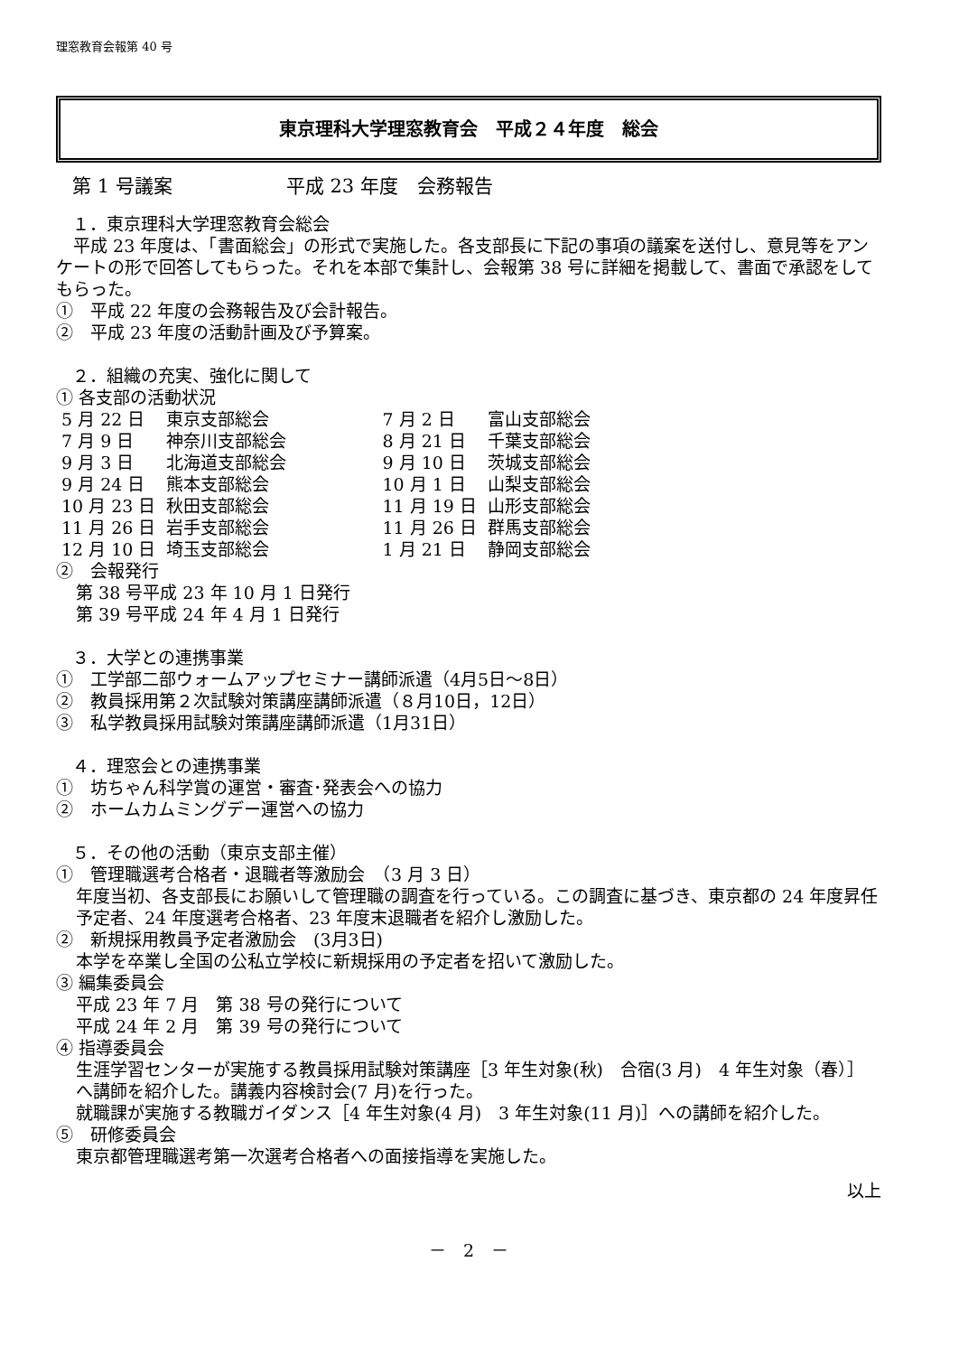理窓教育会報第 40 号
東京理科大学理窓教育会　平成２４年度　総会
第 1 号議案　　　　　　平成 23 年度　会務報告
１．東京理科大学理窓教育会総会
　平成 23 年度は、「書面総会」の形式で実施した。各支部長に下記の事項の議案を送付し、意見等をアンケートの形で回答してもらった。それを本部で集計し、会報第 38 号に詳細を掲載して、書面で承認をしてもらった。
①　平成 22 年度の会務報告及び会計報告。
②　平成 23 年度の活動計画及び予算案。
２．組織の充実、強化に関して
① 各支部の活動状況
| 5 月 22 日 | 東京支部総会 | 7 月 2 日 | 富山支部総会 |
| 7 月 9 日 | 神奈川支部総会 | 8 月 21 日 | 千葉支部総会 |
| 9 月 3 日 | 北海道支部総会 | 9 月 10 日 | 茨城支部総会 |
| 9 月 24 日 | 熊本支部総会 | 10 月 1 日 | 山梨支部総会 |
| 10 月 23 日 | 秋田支部総会 | 11 月 19 日 | 山形支部総会 |
| 11 月 26 日 | 岩手支部総会 | 11 月 26 日 | 群馬支部総会 |
| 12 月 10 日 | 埼玉支部総会 | 1 月 21 日 | 静岡支部総会 |
②　会報発行
第 38 号平成 23 年 10 月 1 日発行
第 39 号平成 24 年 4 月 1 日発行
３．大学との連携事業
①　工学部二部ウォームアップセミナー講師派遣（4月5日～8日）
②　教員採用第２次試験対策講座講師派遣（８月10日，12日）
③　私学教員採用試験対策講座講師派遣（1月31日）
４．理窓会との連携事業
①　坊ちゃん科学賞の運営・審査･発表会への協力
②　ホームカムミングデー運営への協力
５．その他の活動（東京支部主催）
①　管理職選考合格者・退職者等激励会　（3 月 3 日）
年度当初、各支部長にお願いして管理職の調査を行っている。この調査に基づき、東京都の 24 年度昇任予定者、24 年度選考合格者、23 年度末退職者を紹介し激励した。
②　新規採用教員予定者激励会　(3月3日)
本学を卒業し全国の公私立学校に新規採用の予定者を招いて激励した。
③ 編集委員会
平成 23 年 7 月　第 38 号の発行について
平成 24 年 2 月　第 39 号の発行について
④ 指導委員会
生涯学習センターが実施する教員採用試験対策講座［3 年生対象(秋)　合宿(3 月)　4 年生対象（春）］へ講師を紹介した。講義内容検討会(7 月)を行った。
就職課が実施する教職ガイダンス［4 年生対象(4 月)　3 年生対象(11 月)］への講師を紹介した。
⑤　研修委員会
東京都管理職選考第一次選考合格者への面接指導を実施した。
以上
－　2　－